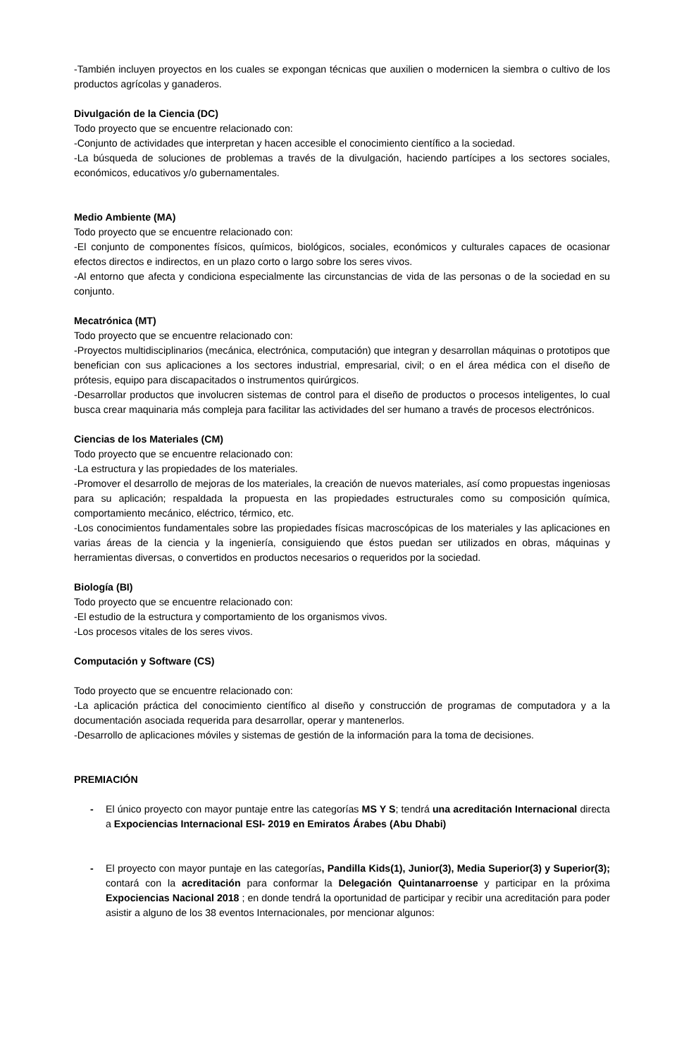-También incluyen proyectos en los cuales se expongan técnicas que auxilien o modernicen la siembra o cultivo de los productos agrícolas y ganaderos.
Divulgación de la Ciencia (DC)
Todo proyecto que se encuentre relacionado con:
-Conjunto de actividades que interpretan y hacen accesible el conocimiento científico a la sociedad.
-La búsqueda de soluciones de problemas a través de la divulgación, haciendo partícipes a los sectores sociales, económicos, educativos y/o gubernamentales.
Medio Ambiente (MA)
Todo proyecto que se encuentre relacionado con:
-El conjunto de componentes físicos, químicos, biológicos, sociales, económicos y culturales capaces de ocasionar efectos directos e indirectos, en un plazo corto o largo sobre los seres vivos.
-Al entorno que afecta y condiciona especialmente las circunstancias de vida de las personas o de la sociedad en su conjunto.
Mecatrónica (MT)
Todo proyecto que se encuentre relacionado con:
-Proyectos multidisciplinarios (mecánica, electrónica, computación) que integran y desarrollan máquinas o prototipos que benefician con sus aplicaciones a los sectores industrial, empresarial, civil; o en el área médica con el diseño de prótesis, equipo para discapacitados o instrumentos quirúrgicos.
-Desarrollar productos que involucren sistemas de control para el diseño de productos o procesos inteligentes, lo cual busca crear maquinaria más compleja para facilitar las actividades del ser humano a través de procesos electrónicos.
Ciencias de los Materiales (CM)
Todo proyecto que se encuentre relacionado con:
-La estructura y las propiedades de los materiales.
-Promover el desarrollo de mejoras de los materiales, la creación de nuevos materiales, así como propuestas ingeniosas para su aplicación; respaldada la propuesta en las propiedades estructurales como su composición química, comportamiento mecánico, eléctrico, térmico, etc.
-Los conocimientos fundamentales sobre las propiedades físicas macroscópicas de los materiales y las aplicaciones en varias áreas de la ciencia y la ingeniería, consiguiendo que éstos puedan ser utilizados en obras, máquinas y herramientas diversas, o convertidos en productos necesarios o requeridos por la sociedad.
Biología (BI)
Todo proyecto que se encuentre relacionado con:
-El estudio de la estructura y comportamiento de los organismos vivos.
-Los procesos vitales de los seres vivos.
Computación y Software (CS)
Todo proyecto que se encuentre relacionado con:
-La aplicación práctica del conocimiento científico al diseño y construcción de programas de computadora y a la documentación asociada requerida para desarrollar, operar y mantenerlos.
-Desarrollo de aplicaciones móviles y sistemas de gestión de la información para la toma de decisiones.
PREMIACIÓN
- El único proyecto con mayor puntaje entre las categorías MS Y S; tendrá una acreditación Internacional directa a Expociencias Internacional ESI- 2019 en Emiratos Árabes (Abu Dhabi)
- El proyecto con mayor puntaje en las categorías, Pandilla Kids(1), Junior(3), Media Superior(3) y Superior(3); contará con la acreditación para conformar la Delegación Quintanarroense y participar en la próxima Expociencias Nacional 2018 ; en donde tendrá la oportunidad de participar y recibir una acreditación para poder asistir a alguno de los 38 eventos Internacionales, por mencionar algunos: